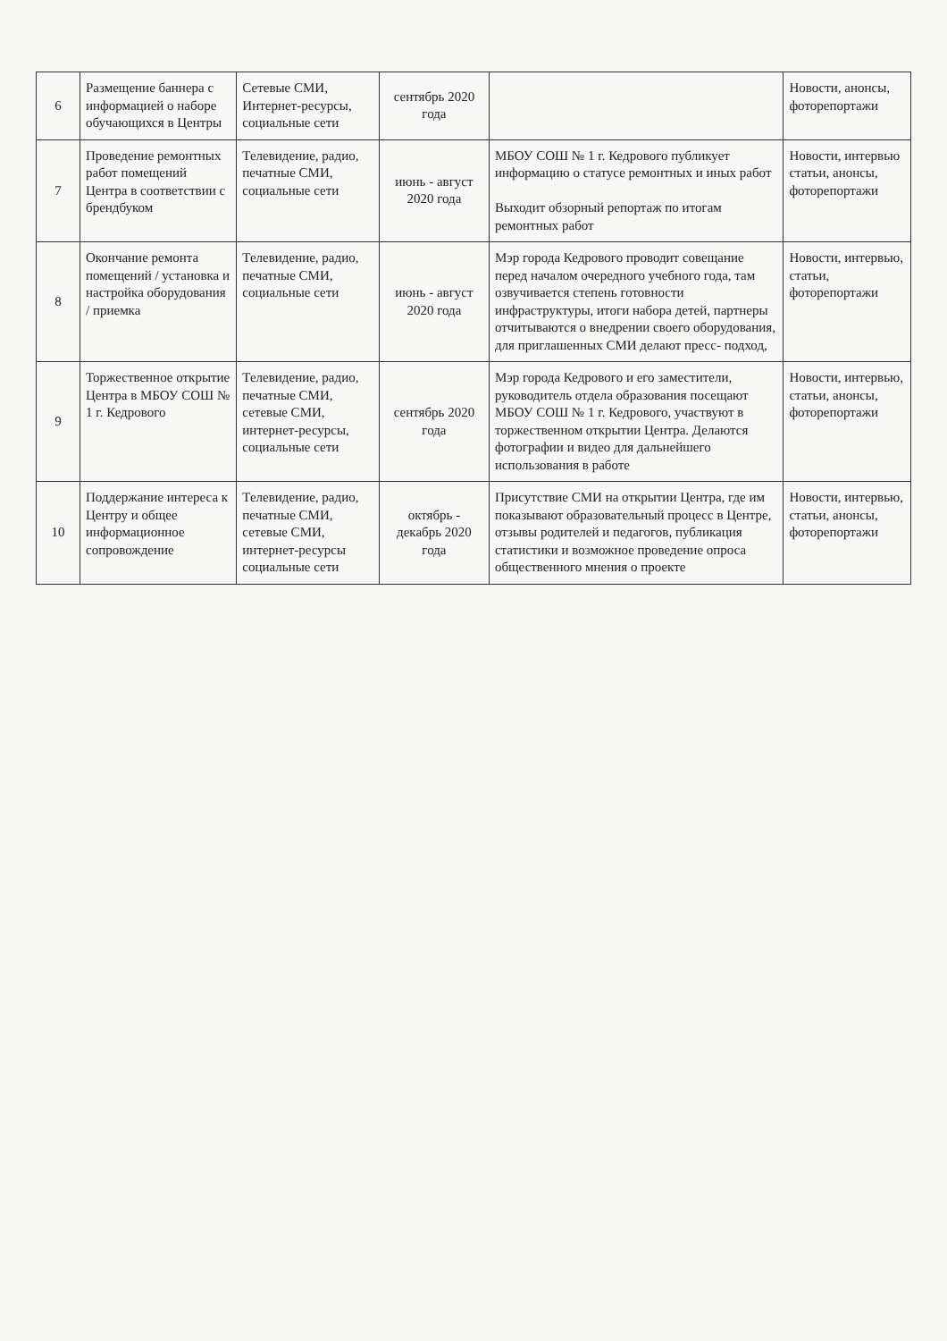| 6 | Размещение баннера с информацией о наборе обучающихся в Центры | Сетевые СМИ, Интернет-ресурсы, социальные сети | сентябрь 2020 года | | Новости, анонсы, фоторепортажи |
| 7 | Проведение ремонтных работ помещений Центра в соответствии с брендбуком | Телевидение, радио, печатные СМИ, социальные сети | июнь - август 2020 года | МБОУ СОШ № 1 г. Кедрового публикует информацию о статусе ремонтных и иных работ Выходит обзорный репортаж по итогам ремонтных работ | Новости, интервью статьи, анонсы, фоторепортажи |
| 8 | Окончание ремонта помещений / установка и настройка оборудования / приемка | Телевидение, радио, печатные СМИ, социальные сети | июнь - август 2020 года | Мэр города Кедрового проводит совещание перед началом очередного учебного года, там озвучивается степень готовности инфраструктуры, итоги набора детей, партнеры отчитываются о внедрении своего оборудования, для приглашенных СМИ делают пресс- подход, | Новости, интервью, статьи, фоторепортажи |
| 9 | Торжественное открытие Центра в МБОУ СОШ № 1 г. Кедрового | Телевидение, радио, печатные СМИ, сетевые СМИ, интернет-ресурсы, социальные сети | сентябрь 2020 года | Мэр города Кедрового и его заместители, руководитель отдела образования посещают МБОУ СОШ № 1 г. Кедрового, участвуют в торжественном открытии Центра. Делаются фотографии и видео для дальнейшего использования в работе | Новости, интервью, статьи, анонсы, фоторепортажи |
| 10 | Поддержание интереса к Центру и общее информационное сопровождение | Телевидение, радио, печатные СМИ, сетевые СМИ, интернет-ресурсы социальные сети | октябрь - декабрь 2020 года | Присутствие СМИ на открытии Центра, где им показывают образовательный процесс в Центре, отзывы родителей и педагогов, публикация статистики и возможное проведение опроса общественного мнения о проекте | Новости, интервью, статьи, анонсы, фоторепортажи |